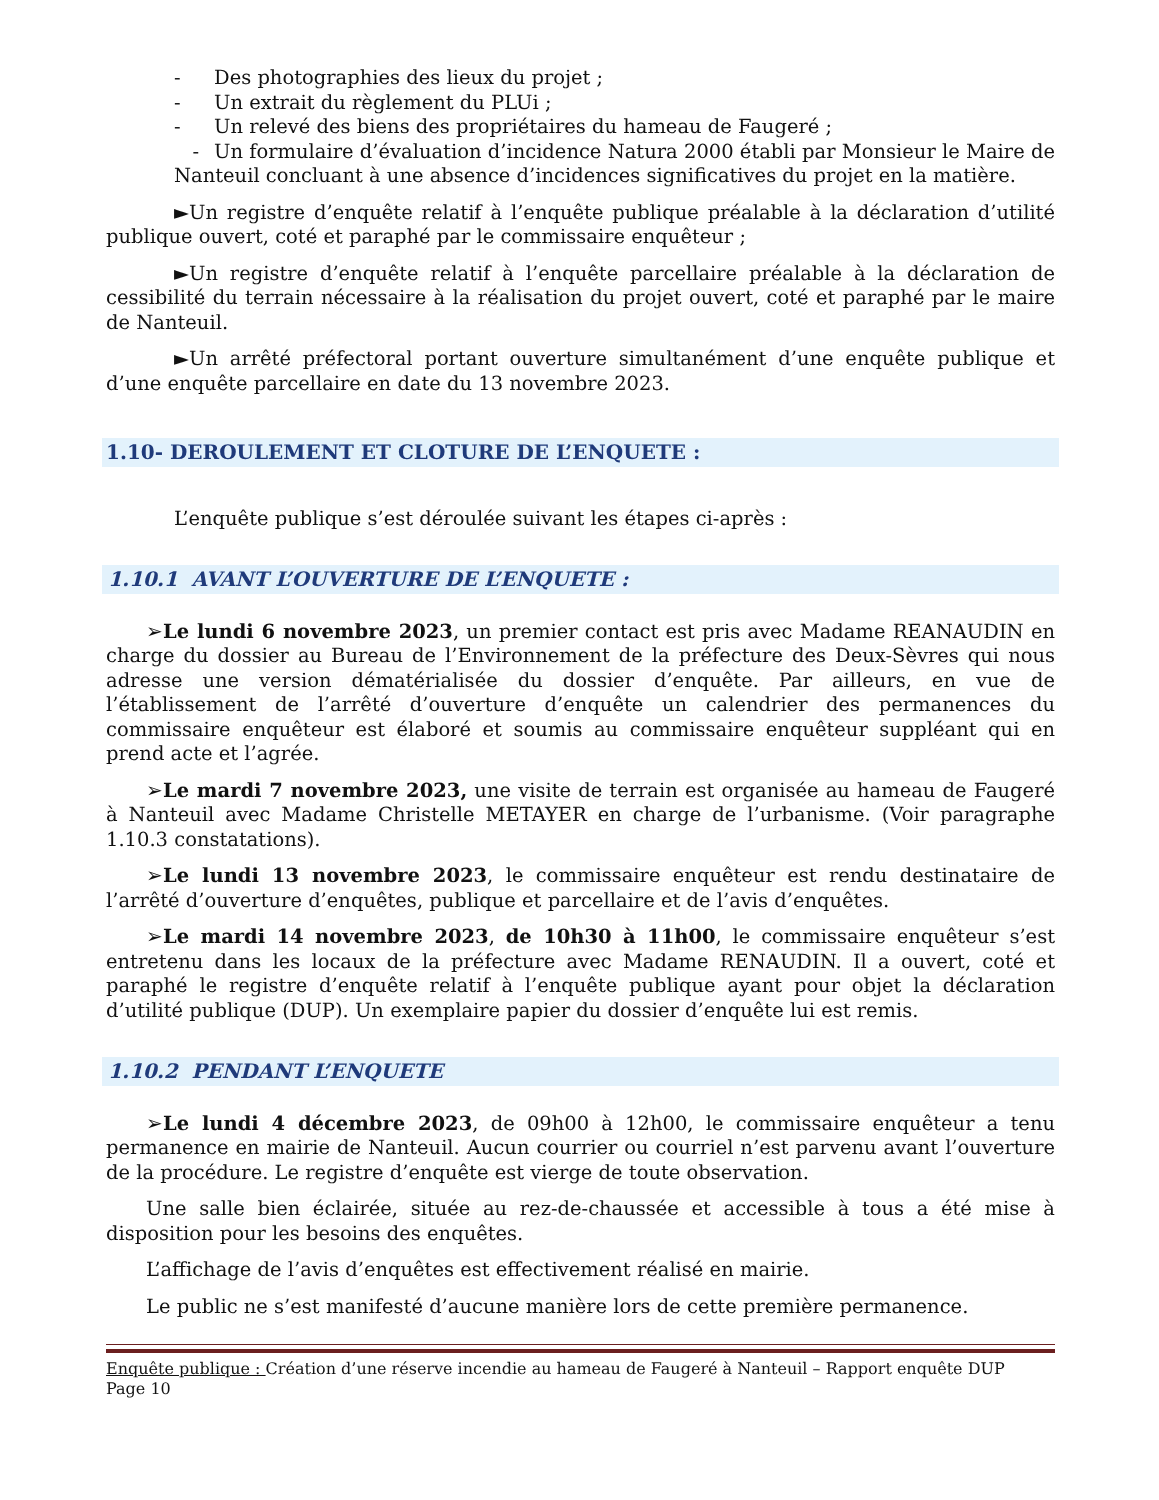- Des photographies des lieux du projet ;
- Un extrait du règlement du PLUi ;
- Un relevé des biens des propriétaires du hameau de Faugeré ;
- Un formulaire d’évaluation d’incidence Natura 2000 établi par Monsieur le Maire de Nanteuil concluant à une absence d’incidences significatives du projet en la matière.
►Un registre d’enquête relatif à l’enquête publique préalable à la déclaration d’utilité publique ouvert, coté et paraphé par le commissaire enquêteur ;
►Un registre d’enquête relatif à l’enquête parcellaire préalable à la déclaration de cessibilité du terrain nécessaire à la réalisation du projet ouvert, coté et paraphé par le maire de Nanteuil.
►Un arrêté préfectoral portant ouverture simultanément d’une enquête publique et d’une enquête parcellaire en date du 13 novembre 2023.
1.10- DEROULEMENT ET CLOTURE DE L’ENQUETE :
L’enquête publique s’est déroulée suivant les étapes ci-après :
1.10.1 AVANT L’OUVERTURE DE L’ENQUETE :
➢Le lundi 6 novembre 2023, un premier contact est pris avec Madame REANAUDIN en charge du dossier au Bureau de l’Environnement de la préfecture des Deux-Sèvres qui nous adresse une version dématérialisée du dossier d’enquête. Par ailleurs, en vue de l’établissement de l’arrêté d’ouverture d’enquête un calendrier des permanences du commissaire enquêteur est élaboré et soumis au commissaire enquêteur suppléant qui en prend acte et l’agrée.
➢Le mardi 7 novembre 2023, une visite de terrain est organisée au hameau de Faugeré à Nanteuil avec Madame Christelle METAYER en charge de l’urbanisme. (Voir paragraphe 1.10.3 constatations).
➢Le lundi 13 novembre 2023, le commissaire enquêteur est rendu destinataire de l’arrêté d’ouverture d’enquêtes, publique et parcellaire et de l’avis d’enquêtes.
➢Le mardi 14 novembre 2023, de 10h30 à 11h00, le commissaire enquêteur s’est entretenu dans les locaux de la préfecture avec Madame RENAUDIN. Il a ouvert, coté et paraphé le registre d’enquête relatif à l’enquête publique ayant pour objet la déclaration d’utilité publique (DUP). Un exemplaire papier du dossier d’enquête lui est remis.
1.10.2 PENDANT L’ENQUETE
➢Le lundi 4 décembre 2023, de 09h00 à 12h00, le commissaire enquêteur a tenu permanence en mairie de Nanteuil. Aucun courrier ou courriel n’est parvenu avant l’ouverture de la procédure. Le registre d’enquête est vierge de toute observation.
Une salle bien éclairée, située au rez-de-chaussée et accessible à tous a été mise à disposition pour les besoins des enquêtes.
L’affichage de l’avis d’enquêtes est effectivement réalisé en mairie.
Le public ne s’est manifesté d’aucune manière lors de cette première permanence.
Enquête publique : Création d’une réserve incendie au hameau de Faugeré à Nanteuil – Rapport enquête DUP
Page 10